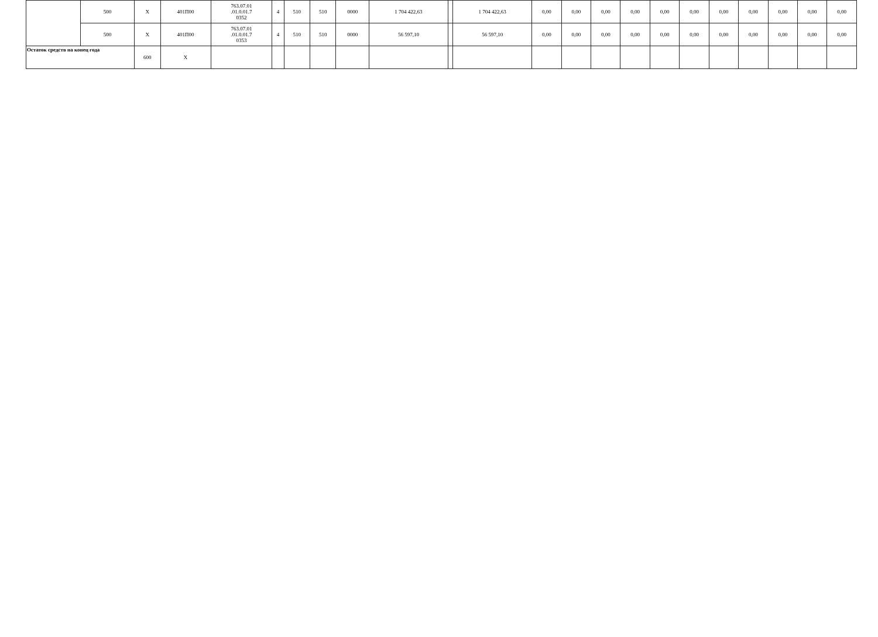| | 500 | Х | 401П00 | 763.07.01 .01.0.01.7 0352 | 4 | 510 | 510 | 0000 | 1 704 422,63 | | 1 704 422,63 | 0,00 | 0,00 | 0,00 | 0,00 | 0,00 | 0,00 | 0,00 | 0,00 | 0,00 | 0,00 | 0,00 |
| | 500 | Х | 401П00 | 763.07.01 .01.0.01.7 0353 | 4 | 510 | 510 | 0000 | 56 597,10 | | 56 597,10 | 0,00 | 0,00 | 0,00 | 0,00 | 0,00 | 0,00 | 0,00 | 0,00 | 0,00 | 0,00 | 0,00 |
| Остаток средств на конец года | | 600 | Х | | | | | | | | | | | | | | | | | | | |